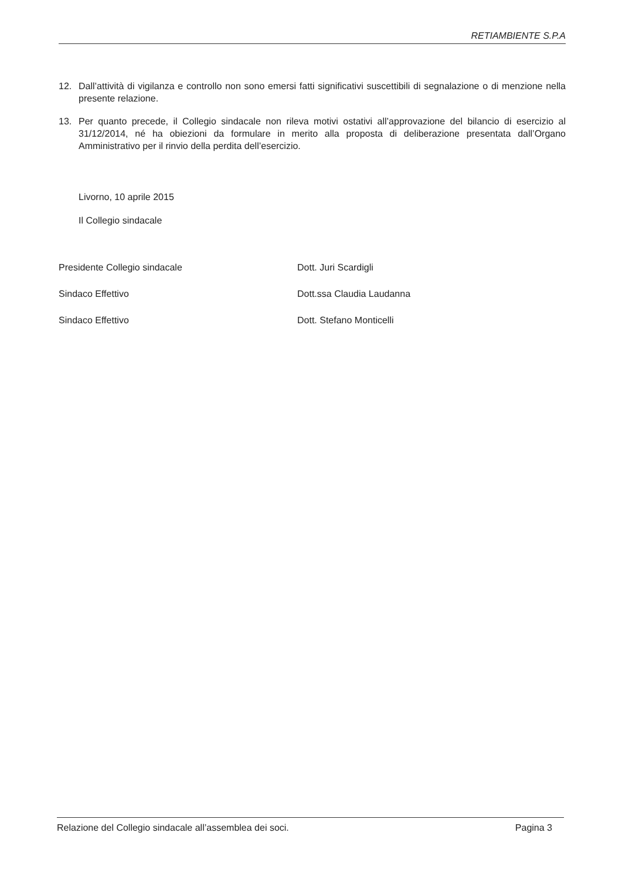RETIAMBIENTE S.P.A
12. Dall’attività di vigilanza e controllo non sono emersi fatti significativi suscettibili di segnalazione o di menzione nella presente relazione.
13. Per quanto precede, il Collegio sindacale non rileva motivi ostativi all’approvazione del bilancio di esercizio al 31/12/2014, né ha obiezioni da formulare in merito alla proposta di deliberazione presentata dall’Organo Amministrativo per il rinvio della perdita dell’esercizio.
Livorno, 10 aprile 2015
Il Collegio sindacale
Presidente Collegio sindacale Dott. Juri Scardigli
Sindaco Effettivo Dott.ssa Claudia Laudanna
Sindaco Effettivo Dott. Stefano Monticelli
Relazione del Collegio sindacale all’assemblea dei soci. Pagina 3